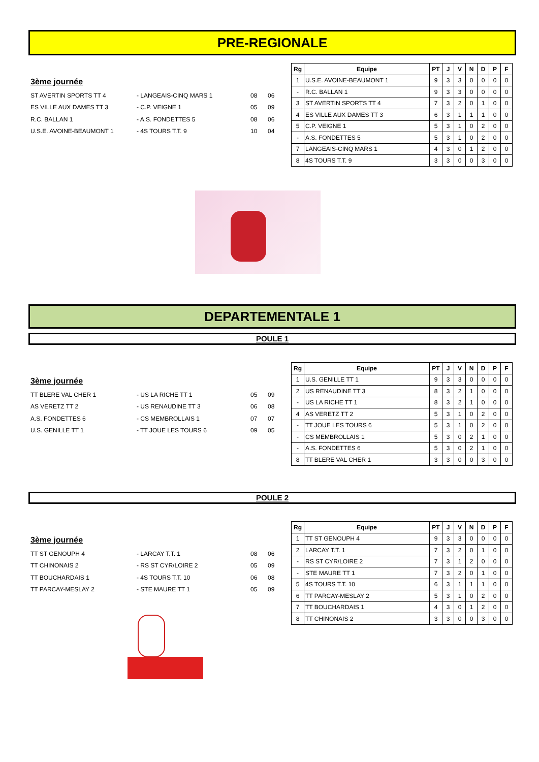PRE-REGIONALE
3ème journée
| ST AVERTIN SPORTS TT 4 | - LANGEAIS-CINQ MARS 1 | 08 | 06 |
| ES VILLE AUX DAMES TT 3 | - C.P. VEIGNE 1 | 05 | 09 |
| R.C. BALLAN 1 | - A.S. FONDETTES 5 | 08 | 06 |
| U.S.E. AVOINE-BEAUMONT 1 | - 4S TOURS T.T. 9 | 10 | 04 |
| Rg | Equipe | PT | J | V | N | D | P | F |
| --- | --- | --- | --- | --- | --- | --- | --- | --- |
| 1 | U.S.E. AVOINE-BEAUMONT 1 | 9 | 3 | 3 | 0 | 0 | 0 | 0 |
| - | R.C. BALLAN 1 | 9 | 3 | 3 | 0 | 0 | 0 | 0 |
| 3 | ST AVERTIN SPORTS TT 4 | 7 | 3 | 2 | 0 | 1 | 0 | 0 |
| 4 | ES VILLE AUX DAMES TT 3 | 6 | 3 | 1 | 1 | 1 | 0 | 0 |
| 5 | C.P. VEIGNE 1 | 5 | 3 | 1 | 0 | 2 | 0 | 0 |
| - | A.S. FONDETTES 5 | 5 | 3 | 1 | 0 | 2 | 0 | 0 |
| 7 | LANGEAIS-CINQ MARS 1 | 4 | 3 | 0 | 1 | 2 | 0 | 0 |
| 8 | 4S TOURS T.T. 9 | 3 | 3 | 0 | 0 | 3 | 0 | 0 |
DEPARTEMENTALE 1
POULE 1
3ème journée
| TT BLERE VAL CHER 1 | - US LA RICHE TT 1 | 05 | 09 |
| AS VERETZ TT 2 | - US RENAUDINE TT 3 | 06 | 08 |
| A.S. FONDETTES 6 | - CS MEMBROLLAIS 1 | 07 | 07 |
| U.S. GENILLE TT 1 | - TT JOUE LES TOURS 6 | 09 | 05 |
| Rg | Equipe | PT | J | V | N | D | P | F |
| --- | --- | --- | --- | --- | --- | --- | --- | --- |
| 1 | U.S. GENILLE TT 1 | 9 | 3 | 3 | 0 | 0 | 0 | 0 |
| 2 | US RENAUDINE TT 3 | 8 | 3 | 2 | 1 | 0 | 0 | 0 |
| - | US LA RICHE TT 1 | 8 | 3 | 2 | 1 | 0 | 0 | 0 |
| 4 | AS VERETZ TT 2 | 5 | 3 | 1 | 0 | 2 | 0 | 0 |
| - | TT JOUE LES TOURS 6 | 5 | 3 | 1 | 0 | 2 | 0 | 0 |
| - | CS MEMBROLLAIS 1 | 5 | 3 | 0 | 2 | 1 | 0 | 0 |
| - | A.S. FONDETTES 6 | 5 | 3 | 0 | 2 | 1 | 0 | 0 |
| 8 | TT BLERE VAL CHER 1 | 3 | 3 | 0 | 0 | 3 | 0 | 0 |
POULE 2
3ème journée
| TT ST GENOUPH 4 | - LARCAY T.T. 1 | 08 | 06 |
| TT CHINONAIS 2 | - RS ST CYR/LOIRE 2 | 05 | 09 |
| TT BOUCHARDAIS 1 | - 4S TOURS T.T. 10 | 06 | 08 |
| TT PARCAY-MESLAY 2 | - STE MAURE TT 1 | 05 | 09 |
| Rg | Equipe | PT | J | V | N | D | P | F |
| --- | --- | --- | --- | --- | --- | --- | --- | --- |
| 1 | TT ST GENOUPH 4 | 9 | 3 | 3 | 0 | 0 | 0 | 0 |
| 2 | LARCAY T.T. 1 | 7 | 3 | 2 | 0 | 1 | 0 | 0 |
| - | RS ST CYR/LOIRE 2 | 7 | 3 | 1 | 2 | 0 | 0 | 0 |
| - | STE MAURE TT 1 | 7 | 3 | 2 | 0 | 1 | 0 | 0 |
| 5 | 4S TOURS T.T. 10 | 6 | 3 | 1 | 1 | 1 | 0 | 0 |
| 6 | TT PARCAY-MESLAY 2 | 5 | 3 | 1 | 0 | 2 | 0 | 0 |
| 7 | TT BOUCHARDAIS 1 | 4 | 3 | 0 | 1 | 2 | 0 | 0 |
| 8 | TT CHINONAIS 2 | 3 | 3 | 0 | 0 | 3 | 0 | 0 |